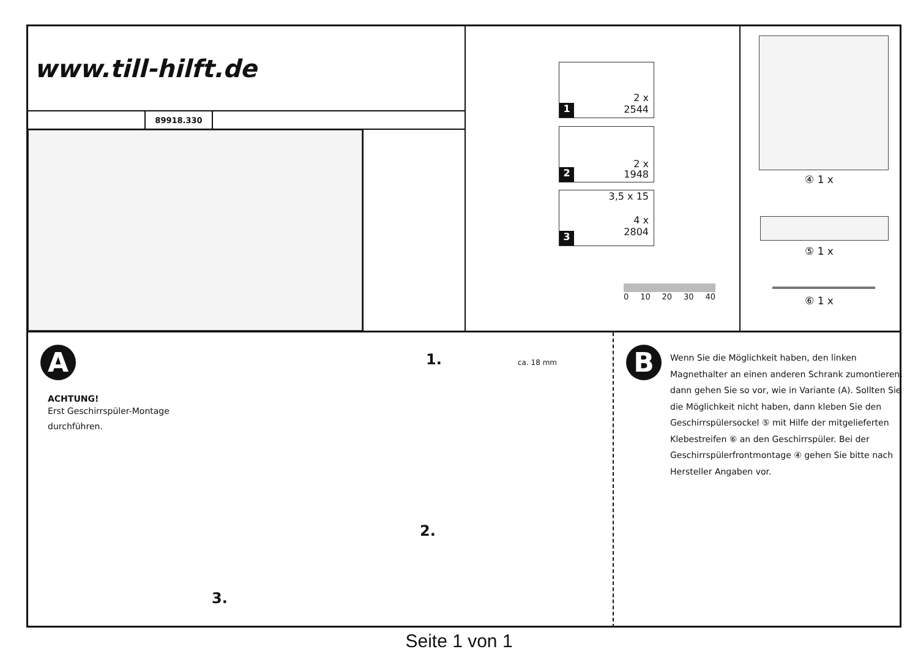www.till-hilft.de
89918.330
2 x
2544
1
2 x
1948
2
3,5 x 15
4 x
2804
3
0 10 20 30 40
④ 1 x
⑤ 1 x
⑥ 1 x
A
ACHTUNG!
Erst Geschirrspüler-Montage
durchführen.
1. ca. 18 mm
2.
3.
B
Wenn Sie die Möglichkeit haben, den linken Magnethalter an einen anderen Schrank zumontieren, dann gehen Sie so vor, wie in Variante (A). Sollten Sie die Möglichkeit nicht haben, dann kleben Sie den Geschirrspülersockel ⑤ mit Hilfe der mitgelieferten Klebestreifen ⑥ an den Geschirrspüler. Bei der Geschirrspülerfrontmontage ④ gehen Sie bitte nach Hersteller Angaben vor.
Seite 1 von 1